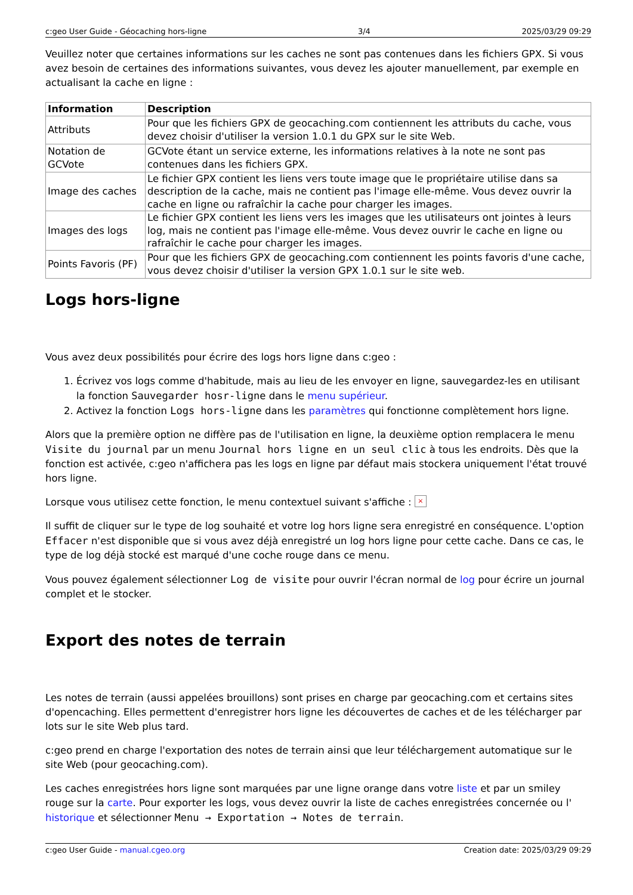c:geo User Guide - Géocaching hors-ligne 3/4 2025/03/29 09:29
Veuillez noter que certaines informations sur les caches ne sont pas contenues dans les fichiers GPX. Si vous avez besoin de certaines des informations suivantes, vous devez les ajouter manuellement, par exemple en actualisant la cache en ligne :
| Information | Description |
| --- | --- |
| Attributs | Pour que les fichiers GPX de geocaching.com contiennent les attributs du cache, vous devez choisir d'utiliser la version 1.0.1 du GPX sur le site Web. |
| Notation de GCVote | GCVote étant un service externe, les informations relatives à la note ne sont pas contenues dans les fichiers GPX. |
| Image des caches | Le fichier GPX contient les liens vers toute image que le propriétaire utilise dans sa description de la cache, mais ne contient pas l'image elle-même. Vous devez ouvrir la cache en ligne ou rafraîchir la cache pour charger les images. |
| Images des logs | Le fichier GPX contient les liens vers les images que les utilisateurs ont jointes à leurs log, mais ne contient pas l'image elle-même. Vous devez ouvrir le cache en ligne ou rafraîchir le cache pour charger les images. |
| Points Favoris (PF) | Pour que les fichiers GPX de geocaching.com contiennent les points favoris d'une cache, vous devez choisir d'utiliser la version GPX 1.0.1 sur le site web. |
Logs hors-ligne
Vous avez deux possibilités pour écrire des logs hors ligne dans c:geo :
1. Écrivez vos logs comme d'habitude, mais au lieu de les envoyer en ligne, sauvegardez-les en utilisant la fonction Sauvegarder hosr-ligne dans le menu supérieur.
2. Activez la fonction Logs hors-ligne dans les paramètres qui fonctionne complètement hors ligne.
Alors que la première option ne diffère pas de l'utilisation en ligne, la deuxième option remplacera le menu Visite du journal par un menu Journal hors ligne en un seul clic à tous les endroits. Dès que la fonction est activée, c:geo n'affichera pas les logs en ligne par défaut mais stockera uniquement l'état trouvé hors ligne.
Lorsque vous utilisez cette fonction, le menu contextuel suivant s'affiche : ×
Il suffit de cliquer sur le type de log souhaité et votre log hors ligne sera enregistré en conséquence. L'option Effacer n'est disponible que si vous avez déjà enregistré un log hors ligne pour cette cache. Dans ce cas, le type de log déjà stocké est marqué d'une coche rouge dans ce menu.
Vous pouvez également sélectionner Log de visite pour ouvrir l'écran normal de log pour écrire un journal complet et le stocker.
Export des notes de terrain
Les notes de terrain (aussi appelées brouillons) sont prises en charge par geocaching.com et certains sites d'opencaching. Elles permettent d'enregistrer hors ligne les découvertes de caches et de les télécharger par lots sur le site Web plus tard.
c:geo prend en charge l'exportation des notes de terrain ainsi que leur téléchargement automatique sur le site Web (pour geocaching.com).
Les caches enregistrées hors ligne sont marquées par une ligne orange dans votre liste et par un smiley rouge sur la carte. Pour exporter les logs, vous devez ouvrir la liste de caches enregistrées concernée ou l' historique et sélectionner Menu → Exportation → Notes de terrain.
c:geo User Guide - manual.cgeo.org Creation date: 2025/03/29 09:29